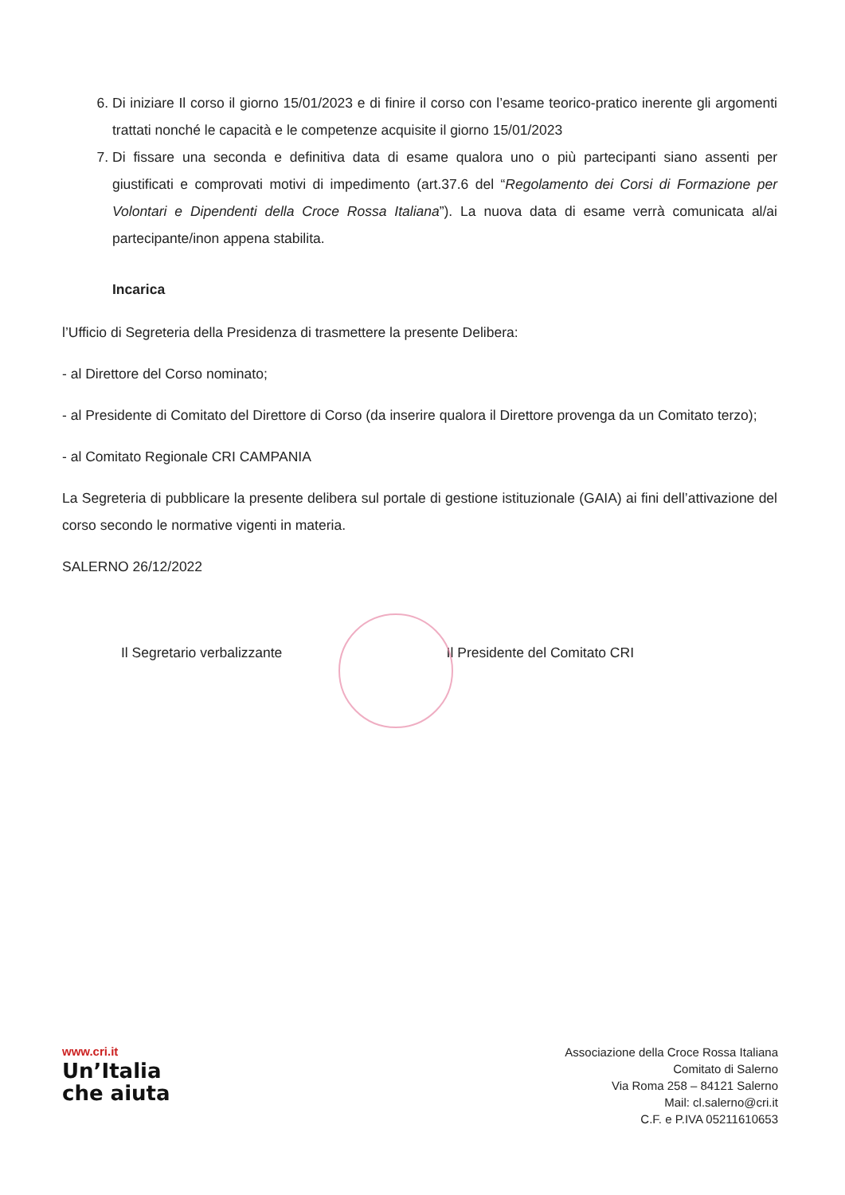6. Di iniziare Il corso il giorno 15/01/2023 e di finire il corso con l’esame teorico-pratico inerente gli argomenti trattati nonché le capacità e le competenze acquisite il giorno 15/01/2023
7. Di fissare una seconda e definitiva data di esame qualora uno o più partecipanti siano assenti per giustificati e comprovati motivi di impedimento (art.37.6 del “Regolamento dei Corsi di Formazione per Volontari e Dipendenti della Croce Rossa Italiana”). La nuova data di esame verrà comunicata al/ai partecipante/inon appena stabilita.
Incarica
l’Ufficio di Segreteria della Presidenza di trasmettere la presente Delibera:
- al Direttore del Corso nominato;
- al Presidente di Comitato del Direttore di Corso (da inserire qualora il Direttore provenga da un Comitato terzo);
- al Comitato Regionale CRI CAMPANIA
La Segreteria di pubblicare la presente delibera sul portale di gestione istituzionale (GAIA) ai fini dell’attivazione del corso secondo le normative vigenti in materia.
SALERNO 26/12/2022
Il Segretario verbalizzante Il Presidente del Comitato CRI
www.cri.it
Un’Italia
che aiuta
Associazione della Croce Rossa Italiana
Comitato di Salerno
Via Roma 258 – 84121 Salerno
Mail: cl.salerno@cri.it
C.F. e P.IVA 05211610653